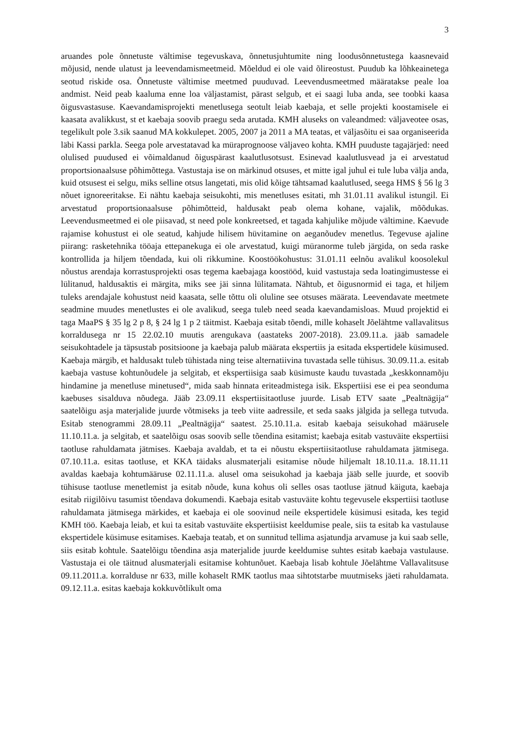3
aruandes pole õnnetuste vältimise tegevuskava, õnnetusjuhtumite ning loodusõnnetustega kaasnevaid mõjusid, nende ulatust ja leevendamismeetmeid. Mõeldud ei ole vaid õlireostust. Puudub ka lõhkeainetega seotud riskide osa. Õnnetuste vältimise meetmed puuduvad. Leevendusmeetmed määratakse peale loa andmist. Neid peab kaaluma enne loa väljastamist, pärast selgub, et ei saagi luba anda, see toobki kaasa õigusvastasuse. Kaevandamisprojekti menetlusega seotult leiab kaebaja, et selle projekti koostamisele ei kaasata avalikkust, st et kaebaja soovib praegu seda arutada. KMH aluseks on valeandmed: väljaveotee osas, tegelikult pole 3.sik saanud MA kokkulepet. 2005, 2007 ja 2011 a MA teatas, et väljasõitu ei saa organiseerida läbi Kassi parkla. Seega pole arvestatavad ka müraprognoose väljaveo kohta. KMH puuduste tagajärjed: need olulised puudused ei võimaldanud õiguspärast kaalutlusotsust. Esinevad kaalutlusvead ja ei arvestatud proportsionaalsuse põhimõttega. Vastustaja ise on märkinud otsuses, et mitte igal juhul ei tule luba välja anda, kuid otsusest ei selgu, miks selline otsus langetati, mis olid kõige tähtsamad kaalutlused, seega HMS § 56 lg 3 nõuet ignoreeritakse. Ei nähtu kaebaja seisukohti, mis menetluses esitati, mh 31.01.11 avalikul istungil. Ei arvestatud proportsionaalsuse põhimõtteid, haldusakt peab olema kohane, vajalik, mõõdukas. Leevendusmeetmed ei ole piisavad, st need pole konkreetsed, et tagada kahjulike mõjude vältimine. Kaevude rajamise kohustust ei ole seatud, kahjude hilisem hüvitamine on aeganõudev menetlus. Tegevuse ajaline piirang: rasketehnika tööaja ettepanekuga ei ole arvestatud, kuigi müranorme tuleb järgida, on seda raske kontrollida ja hiljem tõendada, kui oli rikkumine. Koostöökohustus: 31.01.11 eelnõu avalikul koosolekul nõustus arendaja korrastusprojekti osas tegema kaebajaga koostööd, kuid vastustaja seda loatingimustesse ei lülitanud, haldusaktis ei märgita, miks see jäi sinna lülitamata. Nähtub, et õigusnormid ei taga, et hiljem tuleks arendajale kohustust neid kaasata, selle tõttu oli oluline see otsuses määrata. Leevendavate meetmete seadmine muudes menetlustes ei ole avalikud, seega tuleb need seada kaevandamisloas. Muud projektid ei taga MaaPS § 35 lg 2 p 8, § 24 lg 1 p 2 täitmist. Kaebaja esitab tõendi, mille kohaselt Jõelähtme vallavalitsus korraldusega nr 15 22.02.10 muutis arengukava (aastateks 2007-2018). 23.09.11.a. jääb samadele seisukohtadele ja täpsustab positsioone ja kaebaja palub määrata ekspertiis ja esitada ekspertidele küsimused. Kaebaja märgib, et haldusakt tuleb tühistada ning teise alternatiivina tuvastada selle tühisus. 30.09.11.a. esitab kaebaja vastuse kohtunõudele ja selgitab, et ekspertiisiga saab küsimuste kaudu tuvastada „keskkonnamõju hindamine ja menetluse minetused“, mida saab hinnata eriteadmistega isik. Ekspertiisi ese ei pea seonduma kaebuses sisalduva nõudega. Jääb 23.09.11 ekspertiisitaotluse juurde. Lisab ETV saate „Pealtnägija“ saatelõigu asja materjalide juurde võtmiseks ja teeb viite aadressile, et seda saaks jälgida ja sellega tutvuda. Esitab stenogrammi 28.09.11 „Pealtnägija“ saatest. 25.10.11.a. esitab kaebaja seisukohad määrusele 11.10.11.a. ja selgitab, et saatelõigu osas soovib selle tõendina esitamist; kaebaja esitab vastuväite ekspertiisi taotluse rahuldamata jätmises. Kaebaja avaldab, et ta ei nõustu ekspertiisitaotluse rahuldamata jätmisega. 07.10.11.a. esitas taotluse, et KKA täidaks alusmaterjali esitamise nõude hiljemalt 18.10.11.a. 18.11.11 avaldas kaebaja kohtumääruse 02.11.11.a. alusel oma seisukohad ja kaebaja jääb selle juurde, et soovib tühisuse taotluse menetlemist ja esitab nõude, kuna kohus oli selles osas taotluse jätnud käiguta, kaebaja esitab riigilõivu tasumist tõendava dokumendi. Kaebaja esitab vastuväite kohtu tegevusele ekspertiisi taotluse rahuldamata jätmisega märkides, et kaebaja ei ole soovinud neile ekspertidele küsimusi esitada, kes tegid KMH töö. Kaebaja leiab, et kui ta esitab vastuväite ekspertiisist keeldumise peale, siis ta esitab ka vastulause ekspertidele küsimuse esitamises. Kaebaja teatab, et on sunnitud tellima asjatundja arvamuse ja kui saab selle, siis esitab kohtule. Saatelõigu tõendina asja materjalide juurde keeldumise suhtes esitab kaebaja vastulause. Vastustaja ei ole täitnud alusmaterjali esitamise kohtunõuet. Kaebaja lisab kohtule Jõelähtme Vallavalitsuse 09.11.2011.a. korralduse nr 633, mille kohaselt RMK taotlus maa sihtotstarbe muutmiseks jäeti rahuldamata. 09.12.11.a. esitas kaebaja kokkuvõtlikult oma